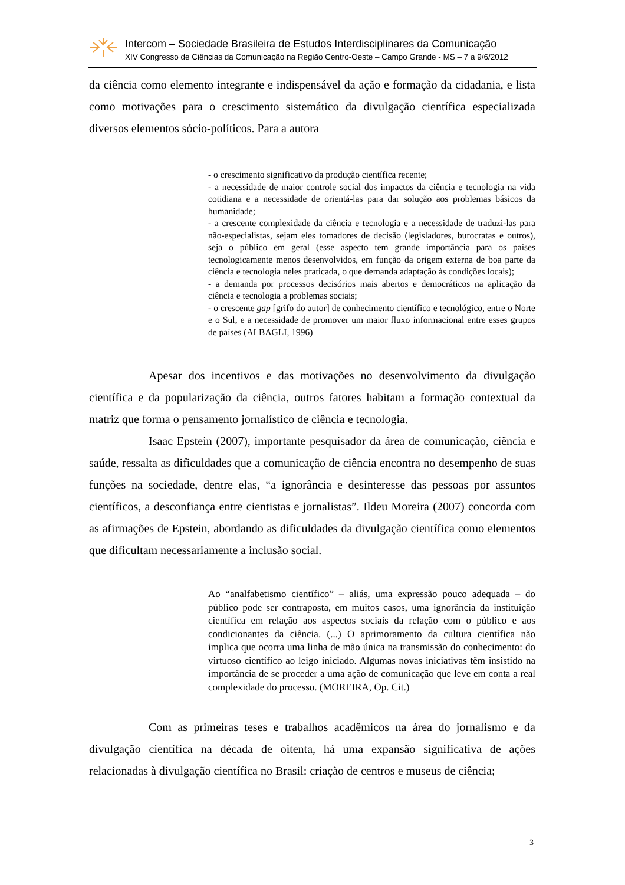Intercom – Sociedade Brasileira de Estudos Interdisciplinares da Comunicação
XIV Congresso de Ciências da Comunicação na Região Centro-Oeste – Campo Grande - MS – 7 a 9/6/2012
da ciência como elemento integrante e indispensável da ação e formação da cidadania, e lista como motivações para o crescimento sistemático da divulgação científica especializada diversos elementos sócio-políticos. Para a autora
- o crescimento significativo da produção científica recente;
- a necessidade de maior controle social dos impactos da ciência e tecnologia na vida cotidiana e a necessidade de orientá-las para dar solução aos problemas básicos da humanidade;
- a crescente complexidade da ciência e tecnologia e a necessidade de traduzi-las para não-especialistas, sejam eles tomadores de decisão (legisladores, burocratas e outros), seja o público em geral (esse aspecto tem grande importância para os países tecnologicamente menos desenvolvidos, em função da origem externa de boa parte da ciência e tecnologia neles praticada, o que demanda adaptação às condições locais);
- a demanda por processos decisórios mais abertos e democráticos na aplicação da ciência e tecnologia a problemas sociais;
- o crescente gap [grifo do autor] de conhecimento científico e tecnológico, entre o Norte e o Sul, e a necessidade de promover um maior fluxo informacional entre esses grupos de países (ALBAGLI, 1996)
Apesar dos incentivos e das motivações no desenvolvimento da divulgação científica e da popularização da ciência, outros fatores habitam a formação contextual da matriz que forma o pensamento jornalístico de ciência e tecnologia.
Isaac Epstein (2007), importante pesquisador da área de comunicação, ciência e saúde, ressalta as dificuldades que a comunicação de ciência encontra no desempenho de suas funções na sociedade, dentre elas, “a ignorância e desinteresse das pessoas por assuntos científicos, a desconfiança entre cientistas e jornalistas”. Ildeu Moreira (2007) concorda com as afirmações de Epstein, abordando as dificuldades da divulgação científica como elementos que dificultam necessariamente a inclusão social.
Ao “analfabetismo científico” – aliás, uma expressão pouco adequada – do público pode ser contraposta, em muitos casos, uma ignorância da instituição científica em relação aos aspectos sociais da relação com o público e aos condicionantes da ciência. (...) O aprimoramento da cultura científica não implica que ocorra uma linha de mão única na transmissão do conhecimento: do virtuoso científico ao leigo iniciado. Algumas novas iniciativas têm insistido na importância de se proceder a uma ação de comunicação que leve em conta a real complexidade do processo. (MOREIRA, Op. Cit.)
Com as primeiras teses e trabalhos acadêmicos na área do jornalismo e da divulgação científica na década de oitenta, há uma expansão significativa de ações relacionadas à divulgação científica no Brasil: criação de centros e museus de ciência;
3